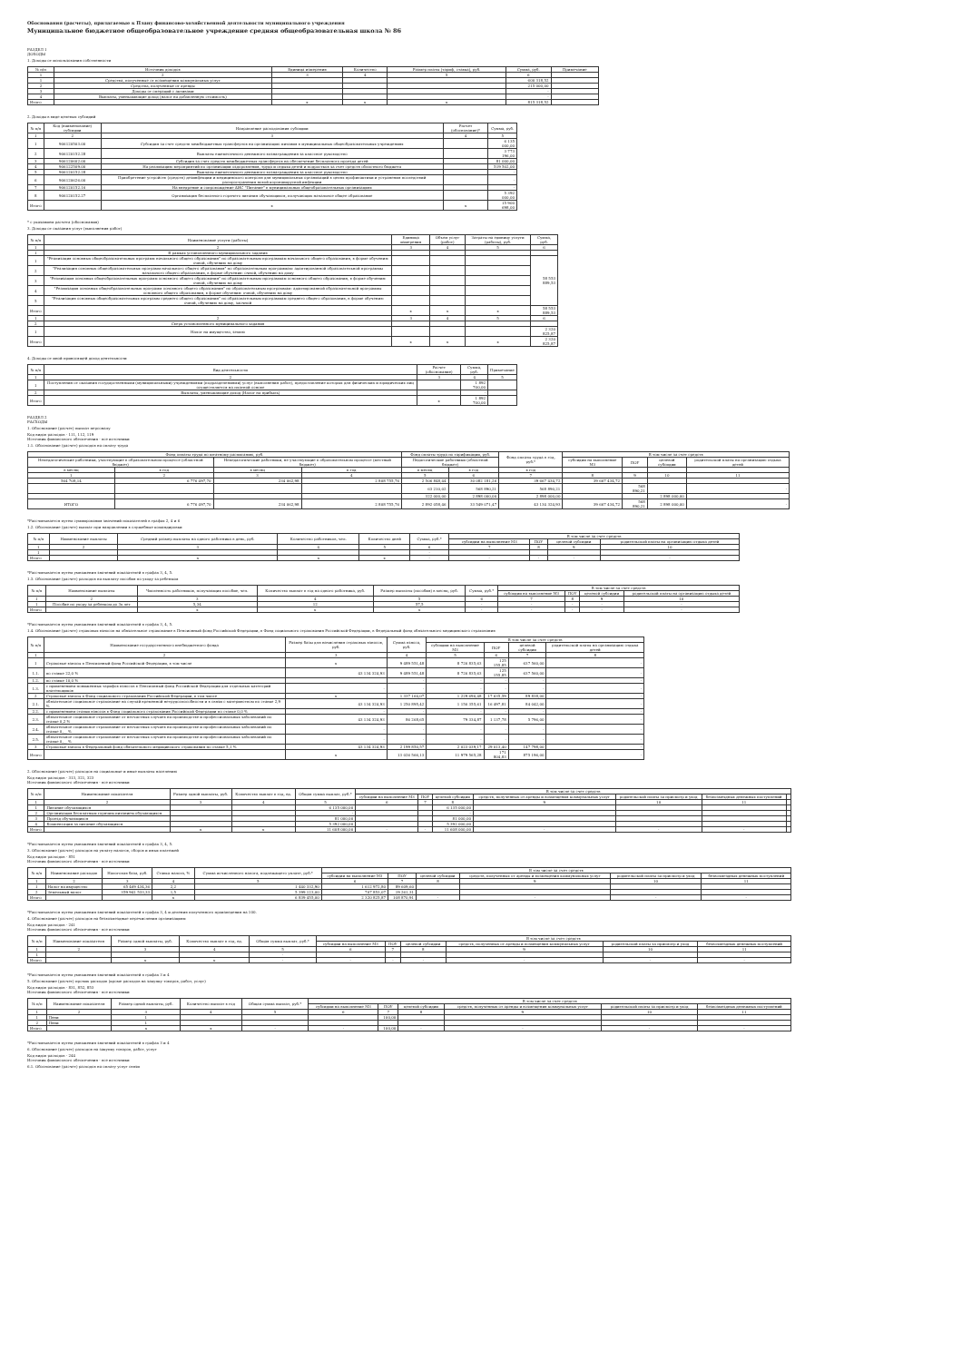Обоснования (расчеты), прилагаемые к Плану финансово-хозяйственной деятельности муниципального учреждения
Муниципальное бюджетное общеобразовательное учреждение средняя общеобразовательная школа № 86
РАЗДЕЛ 1
ДОХОДЫ
1. Доходы от использования собственности
| № п/п | Источник доходов | Единица измерения | Количество | Размер платы (тариф, ставка), руб. | Сумма, руб. | Примечание |
| --- | --- | --- | --- | --- | --- | --- |
| 1 | 2 | 3 | 4 | 5 | 6 | |
| 1 | Средства, полученные от возмещения коммунальных услуг | | | | 600 318,52 | |
| 2 | Средства, полученные от аренды | | | | 215 000,00 | |
| 3 | Доходы от операций с активами | | | | - | |
| 4 | Выплаты, уменьшающие доход (налог на добавленную стоимость) | | | | - | |
| Итого | | х | х | х | 815 318,52 | |
2. Доходы в виде целевых субсидий
| № п/п | Код (наименование) субсидии | Направление расходования субсидии | Расчет (обоснование)* | Сумма, руб. |
| --- | --- | --- | --- | --- |
| 1 | 2 | 3 | 4 | 5 |
| 1 | 906120503.00 | Субсидия за счет средств межбюджетных трансфертов на организацию питания в муниципальных общеобразовательных учреждениях | | 6 135 000,00 |
| 2 | 906120152.28 | Выплаты ежемесячного денежного вознаграждения за классное руководство | | 3 773 196,00 |
| 3 | 906120602.00 | Субсидия за счет средств межбюджетных трансфертов на обеспечение бесплатного проезда детей | | 81 000,00 |
| 4 | 906122509.00 | На реализацию мероприятий по организации оздоровления, труда и отдыха детей и подростков за счет средств областного бюджета | | 519 502,00 |
| 5 | 906120152.28 | Выплаты ежемесячного денежного вознаграждения за классное руководство | | - |
| 6 | 906120626.00 | Приобретение устройств (средств) дезинфекции и медицинского контроля для муниципальных организаций в целях профилактики и устранения последствий распространения новой коронавирусной инфекции | | - |
| 7 | 906120152.16 | На внедрение и сопровождение АИС "Питание" в муниципальных общеобразовательных организациях | | - |
| 8 | 906120152.27 | Организация бесплатного горячего питания обучающихся, получающих начальное общее образование | | 5 392 000,00 |
| Итого | | х | х | 15 900 698,00 |
* с указанием расчета (обоснования)
3. Доходы от оказания услуг (выполнения работ)
| № п/п | Наименование услуги (работы) | Единица измерения | Объем услуг (работ) | Затраты на единицу услуги (работы), руб. | Сумма, руб. |
| --- | --- | --- | --- | --- | --- |
| 1 | 2 | 3 | 4 | 5 | 6 |
| 1 | В рамках установленного муниципального задания | | | | |
| 1 | "Реализация основных общеобразовательных программ начального общего образования" по образовательным программам начального общего образования, в форме обучения: очной, обучению на дому | | | | 58 553 889,53 |
| 2 | "Реализация основных общеобразовательных программ начального общего образования" по образовательным программам: адаптированной образовательной программы начального общего образования, в форме обучения: очной, обучению на дому | | | | |
| 3 | "Реализация основных общеобразовательных программ основного общего образования" по образовательным программам основного общего образования, в форме обучения: очной, обучению на дому | | | | |
| 4 | "Реализация основных общеобразовательных программ основного общего образования" по образовательным программам: адаптированной образовательной программы основного общего образования, в форме обучения: очной, обучению на дому | | | | |
| 5 | "Реализация основных общеобразовательных программ среднего общего образования" по образовательным программам среднего общего образования, в форме обучения: очной, обучению на дому, заочной | | | | |
| Итого | | х | х | х | 58 553 889,53 |
| 1 | 2 | 3 | 4 | 5 | 6 |
| 2 | Сверх установленного муниципального задания | | | | |
| 1 | Налог на имущество, землю | | | | 2 320 825,87 |
| Итого | | х | х | х | 2 320 825,87 |
4. Доходы от иной приносящей доход деятельности
| № п/п | Вид деятельности | Расчет (обоснование) | Сумма, руб. | Примечание |
| --- | --- | --- | --- | --- |
| 1 | 2 | 3 | 4 | 5 |
| 1 | Поступления от оказания государственными (муниципальными) учреждениями (подразделениями) услуг (выполнения работ), предоставление которых для физических и юридических лиц осуществляется на платной основе | | 1 892 700,00 | |
| 2 | Выплаты, уменьшающие доход (Налог на прибыль) | | - | |
| Итого | | х | 1 892 700,00 | |
РАЗДЕЛ 2
РАСХОДЫ
1. Обоснование (расчет) выплат персоналу
Код видов расходов - 111, 112, 119
Источник финансового обеспечения - все источники
1.1. Обоснование (расчет) расходов на оплату труда
| Фонд оплаты труда по штатному расписанию, руб. | | | | Фонд оплаты труда по тарификации, руб. | | Фонд оплаты труда в год, руб.* | В том числе за счет средств | | | |
| --- | --- | --- | --- | --- | --- | --- | --- | --- | --- | --- |
| Непедагогические работники, участвующие в образовательном процессе (областной бюджет) | | Непедагогические работники, не участвующие в образовательном процессе (местный бюджет) | | Педагогические работники (областной бюджет) | | | субсидии на выполнение МЗ | ПОУ | целевой субсидии | родительской платы на организацию отдыха детей |
| в месяц | в год | в месяц | в год | в месяц | в год | в год | | | | |
| 1 | 2 | 3 | 4 | 5 | 6 | 7 | 8 | 9 | 10 | 11 |
| 564 708,14 | 6 776 497,70 | 234 062,98 | 2 808 755,76 | 2 506 848,44 | 30 082 181,26 | 39 667 434,72 | 39 667 434,72 | | | |
| | | | | 63 210,02 | 568 890,21 | 568 890,21 | | 568 890,21 | | - |
| | | | | 322 000,00 | 2 898 000,00 | 2 898 000,00 | | | 2 898 000,00 | |
| ИТОГО | 6 776 497,70 | 234 062,98 | 2 808 755,76 | 2 892 058,46 | 33 549 071,47 | 43 134 324,93 | 39 667 434,72 | 568 890,21 | 2 898 000,00 | - |
*Рассчитывается путем суммирования значений показателей в графах 2, 4 и 6
1.2. Обоснование (расчет) выплат при направлении в служебные командировки
| № п/п | Наименование выплаты | Средний размер выплаты на одного работника в день, руб. | Количество работников, чел. | Количество дней | Сумма, руб.* | В том числе за счет средств | | | |
| --- | --- | --- | --- | --- | --- | --- | --- | --- | --- |
| | | | | | | субсидии на выполнение МЗ | ПОУ | целевой субсидии | родительской платы на организацию отдыха детей |
| 1 | 2 | 3 | 4 | 5 | 6 | 7 | 8 | 9 | 10 |
| 1 | | | | | - | | | | |
| Итого | | х | х | х | - | - | - | - | - |
*Рассчитывается путем умножения значений показателей в графах 3, 4, 5.
1.3. Обоснование (расчет) расходов на выплату пособия по уходу за ребенком
| № п/п | Наименование выплаты | Численность работников, получающих пособие, чел. | Количество выплат в год на одного работника, руб. | Размер выплаты (пособия) в месяц, руб. | Сумма, руб.* | В том числе за счет средств | | | |
| --- | --- | --- | --- | --- | --- | --- | --- | --- | --- |
| | | | | | | субсидии на выполнение МЗ | ПОУ | целевой субсидии | родительской платы на организацию отдыха детей |
| 1 | 2 | 3 | 4 | 5 | 6 | 7 | 8 | 9 | 10 |
| 1 | Пособие по уходу за ребенком до 3х лет | 5,34 | 12 | 57,5 | - | - | - | - | - |
| Итого | | х | х | х | - | - | - | - | - |
*Рассчитывается путем умножения значений показателей в графах 3, 4, 5.
1.4. Обоснование (расчет) страховых взносов на обязательное страхование в Пенсионный фонд Российской Федерации, в Фонд социального страхования Российской Федерации, в Федеральный фонд обязательного медицинского страхования
| № п/п | Наименование государственного внебюджетного фонда | Размер базы для начисления страховых взносов, руб. | Сумма взноса, руб. | В том числе за счет средств | | | |
| --- | --- | --- | --- | --- | --- | --- | --- |
| | | | | субсидии на выполнение МЗ | ПОУ | целевой субсидии | родительской платы на организацию отдыха детей |
| 1 | 2 | 3 | 4 | 5 | 6 | 7 | 8 |
| 1 | Страховые взносы в Пенсионный фонд Российской Федерации, в том числе | х | 9 489 551,48 | 8 726 835,63 | 125 155,85 | 637 560,00 | - |
| 1.1. | по ставке 22,0 % | 43 134 324,93 | 9 489 551,48 | 8 726 835,63 | 125 155,85 | 637 560,00 | - |
| 1.2. | по ставке 10,0 % | | - | - | - | - | - |
| 1.3. | с применением пониженных тарифов взносов в Пенсионный фонд Российской Федерации для отдельных категорий плательщиков | - | - | - | - | - | - |
| 2 | Страховые взносы в Фонд социального страхования Российской Федерации, в том числе | х | 1 337 164,07 | 1 229 690,48 | 17 635,59 | 89 838,00 | - |
| 2.1. | обязательное социальное страхование на случай временной нетрудоспособности и в связи с материнством по ставке 2,9 % | 43 134 324,93 | 1 250 895,42 | 1 150 355,61 | 16 497,81 | 84 042,00 | - |
| 2.2. | с применением ставки взносов в Фонд социального страхования Российской Федерации по ставке 0,0 % | - | - | - | - | - | - |
| 2.3. | обязательное социальное страхование от несчастных случаев на производстве и профессиональных заболеваний по ставке 0,2 % | 43 134 324,93 | 86 268,65 | 79 334,87 | 1 137,78 | 5 796,00 | - |
| 2.4. | обязательное социальное страхование от несчастных случаев на производстве и профессиональных заболеваний по ставке 0,__ % | - | - | - | - | - | - |
| 2.5. | обязательное социальное страхование от несчастных случаев на производстве и профессиональных заболеваний по ставке 0,__ % | - | - | - | - | - | - |
| 3 | Страховые взносы в Федеральный фонд обязательного медицинского страхования по ставке 5,1 % | 43 134 324,93 | 2 199 850,57 | 2 023 039,17 | 29 013,40 | 147 798,00 | - |
| Итого | | х | 13 026 566,13 | 11 979 565,28 | 171 804,83 | 875 196,00 | - |
2. Обоснование (расчет) расходов на социальные и иные выплаты населению
Код видов расходов - 313, 321, 323
Источник финансового обеспечения - все источники
| № п/п | Наименование показателя | Размер одной выплаты, руб. | Количество выплат в год, ед. | Общая сумма выплат, руб.* | В том числе за счет средств | | | | | | |
| --- | --- | --- | --- | --- | --- | --- | --- | --- | --- | --- | --- |
| | | | | | субсидии на выполнение МЗ | ПОУ | целевой субсидии | средств, полученных от аренды и возмещения коммунальных услуг | родительской платы за присмотр и уход | безвозмездных денежных поступлений | |
| 1 | 2 | 3 | 4 | 5 | 6 | 7 | 8 | 9 | 10 | 11 | |
| 1 | Питание обучающихся | | | 6 135 000,00 | | | 6 135 000,00 | | | | |
| 2 | Организация бесплатным горячим питанием обучающихся | | | - | | | - | | | | |
| 3 | Проезд обучающихся | | | 81 000,00 | | | 81 000,00 | | | | |
| 4 | Компенсация за питание обучающихся | | | 5 392 000,00 | | | 5 392 000,00 | | | | |
| Итого | | х | х | 11 608 000,00 | - | - | 11 608 000,00 | - | - | - | |
*Рассчитывается путем умножения значений показателей в графах 3, 4, 5.
3. Обоснование (расчет) расходов на уплату налогов, сборов и иных платежей
Код видов расходов - 851
Источник финансового обеспечения - все источники
| № п/п | Наименование расходов | Налоговая база, руб. | Ставка налога, % | Сумма исчисленного налога, подлежащего уплате, руб.* | В том числе за счет средств | | | | | |
| --- | --- | --- | --- | --- | --- | --- | --- | --- | --- | --- |
| | | | | | субсидии на выполнение МЗ | ПОУ | целевой субсидии | средств, полученных от аренды и возмещения коммунальных услуг | родительской платы за присмотр и уход | безвозмездных денежных поступлений |
| 1 | 2 | 3 | 4 | 5 | 6 | 7 | 8 | 9 | 10 | 11 |
| 1 | Налог на имущество | 65 469 434,36 | 2,2 | 1 440 332,90 | 1 612 972,80 | 89 609,60 | | | | |
| 2 | Земельный налог | 359 941 533,33 | 1,5 | 5 399 123,00 | 707 853,07 | 19 261,31 | | | | |
| Итого | | | х | 6 839 455,00 | 2 320 825,87 | 108 870,91 | - | - | - | - |
*Рассчитывается путем умножения значений показателей в графах 3, 4 и деления полученного произведения на 100.
4. Обоснование (расчет) расходов на безвозмездные перечисления организациям
Код видов расходов - 241
Источник финансового обеспечения - все источники
| № п/п | Наименование показателя | Размер одной выплаты, руб. | Количество выплат в год, ед. | Общая сумма выплат, руб.* | В том числе за счет средств | | | | | |
| --- | --- | --- | --- | --- | --- | --- | --- | --- | --- | --- |
| | | | | | субсидии на выполнение МЗ | ПОУ | целевой субсидии | средств, полученных от аренды и возмещения коммунальных услуг | родительской платы за присмотр и уход | безвозмездных денежных поступлений |
| 1 | 2 | 3 | 4 | 5 | 6 | 7 | 8 | 9 | 10 | 11 |
| 1 | | | | - | | | | | | |
| Итого | | х | х | - | - | - | - | - | - | - |
*Рассчитывается путем умножения значений показателей в графах 3 и 4
5. Обоснование (расчет) прочих расходов (кроме расходов на закупку товаров, работ, услуг)
Код видов расходов - 831, 852, 853
Источник финансового обеспечения - все источники
| № п/п | Наименование показателя | Размер одной выплаты, руб. | Количество выплат в год | Общая сумма выплат, руб.* | В том числе за счет средств | | | | | |
| --- | --- | --- | --- | --- | --- | --- | --- | --- | --- | --- |
| | | | | | субсидии на выполнение МЗ | ПОУ | целевой субсидии | средств, полученных от аренды и возмещения коммунальных услуг | родительской платы за присмотр и уход | безвозмездных денежных поступлений |
| 1 | 2 | 3 | 4 | 5 | 6 | 7 | 8 | 9 | 10 | 11 |
| 1 | Пени | 1 | | | | 100,00 | | | | |
| 2 | Пени | 1 | | | | | | | | |
| Итого | | х | х | - | - | 100,00 | - | - | - | - |
*Рассчитывается путем умножения значений показателей в графах 3 и 4
6. Обоснование (расчет) расходов на закупку товаров, работ, услуг
Код видов расходов - 244
Источник финансового обеспечения - все источники
6.1. Обоснование (расчет) расходов на оплату услуг связи